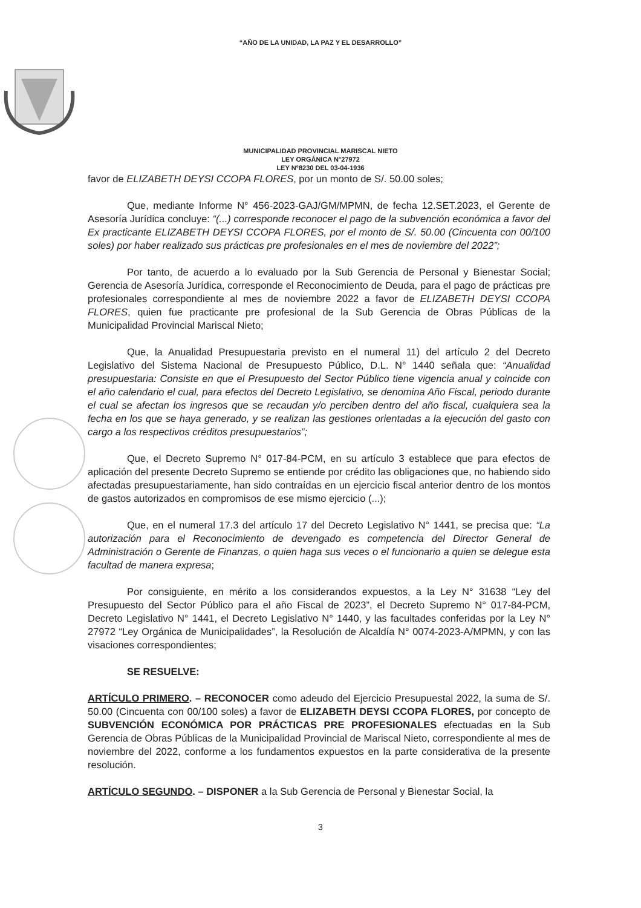“AÑO DE LA UNIDAD, LA PAZ Y EL DESARROLLO”
MUNICIPALIDAD PROVINCIAL MARISCAL NIETO
LEY ORGÁNICA N°27972
LEY N°8230 DEL 03-04-1936
favor de ELIZABETH DEYSI CCOPA FLORES, por un monto de S/. 50.00 soles;
Que, mediante Informe N° 456-2023-GAJ/GM/MPMN, de fecha 12.SET.2023, el Gerente de Asesoría Jurídica concluye: “(...) corresponde reconocer el pago de la subvención económica a favor del Ex practicante ELIZABETH DEYSI CCOPA FLORES, por el monto de S/. 50.00 (Cincuenta con 00/100 soles) por haber realizado sus prácticas pre profesionales en el mes de noviembre del 2022”;
Por tanto, de acuerdo a lo evaluado por la Sub Gerencia de Personal y Bienestar Social; Gerencia de Asesoría Jurídica, corresponde el Reconocimiento de Deuda, para el pago de prácticas pre profesionales correspondiente al mes de noviembre 2022 a favor de ELIZABETH DEYSI CCOPA FLORES, quien fue practicante pre profesional de la Sub Gerencia de Obras Públicas de la Municipalidad Provincial Mariscal Nieto;
Que, la Anualidad Presupuestaria previsto en el numeral 11) del artículo 2 del Decreto Legislativo del Sistema Nacional de Presupuesto Público, D.L. N° 1440 señala que: “Anualidad presupuestaria: Consiste en que el Presupuesto del Sector Público tiene vigencia anual y coincide con el año calendario el cual, para efectos del Decreto Legislativo, se denomina Año Fiscal, periodo durante el cual se afectan los ingresos que se recaudan y/o perciben dentro del año fiscal, cualquiera sea la fecha en los que se haya generado, y se realizan las gestiones orientadas a la ejecución del gasto con cargo a los respectivos créditos presupuestarios”;
Que, el Decreto Supremo N° 017-84-PCM, en su artículo 3 establece que para efectos de aplicación del presente Decreto Supremo se entiende por crédito las obligaciones que, no habiendo sido afectadas presupuestariamente, han sido contraídas en un ejercicio fiscal anterior dentro de los montos de gastos autorizados en compromisos de ese mismo ejercicio (...);
Que, en el numeral 17.3 del artículo 17 del Decreto Legislativo N° 1441, se precisa que: “La autorización para el Reconocimiento de devengado es competencia del Director General de Administración o Gerente de Finanzas, o quien haga sus veces o el funcionario a quien se delegue esta facultad de manera expresa;
Por consiguiente, en mérito a los considerandos expuestos, a la Ley N° 31638 “Ley del Presupuesto del Sector Público para el año Fiscal de 2023”, el Decreto Supremo N° 017-84-PCM, Decreto Legislativo N° 1441, el Decreto Legislativo N° 1440, y las facultades conferidas por la Ley N° 27972 “Ley Orgánica de Municipalidades”, la Resolución de Alcaldía N° 0074-2023-A/MPMN, y con las visaciones correspondientes;
SE RESUELVE:
ARTÍCULO PRIMERO. – RECONOCER como adeudo del Ejercicio Presupuestal 2022, la suma de S/. 50.00 (Cincuenta con 00/100 soles) a favor de ELIZABETH DEYSI CCOPA FLORES, por concepto de SUBVENCIÓN ECONÓMICA POR PRÁCTICAS PRE PROFESIONALES efectuadas en la Sub Gerencia de Obras Públicas de la Municipalidad Provincial de Mariscal Nieto, correspondiente al mes de noviembre del 2022, conforme a los fundamentos expuestos en la parte considerativa de la presente resolución.
ARTÍCULO SEGUNDO. – DISPONER a la Sub Gerencia de Personal y Bienestar Social, la
3